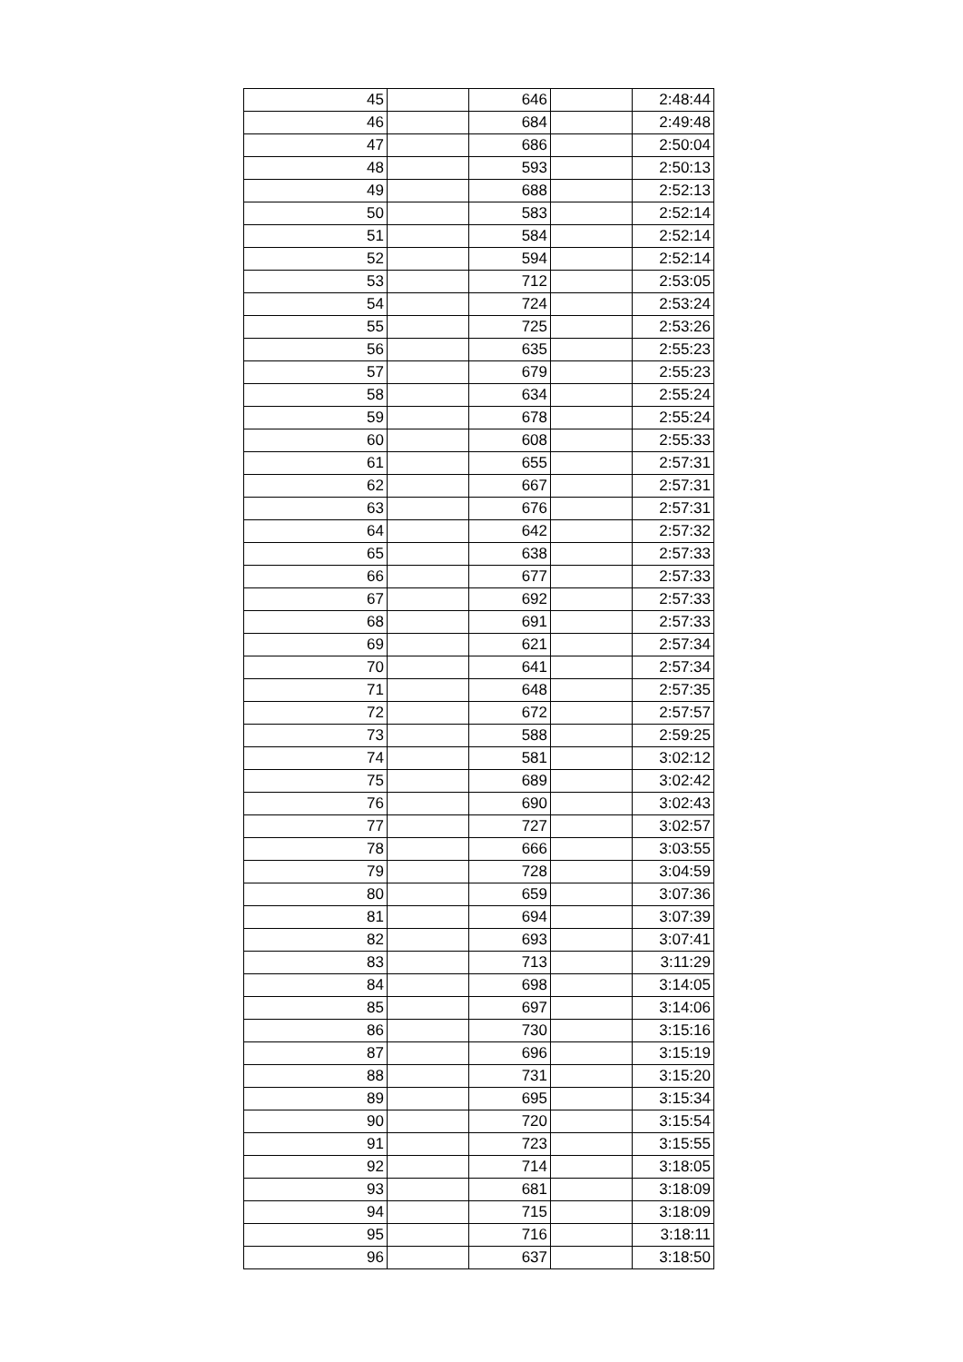| 45 | | 646 | | 2:48:44 |
| 46 | | 684 | | 2:49:48 |
| 47 | | 686 | | 2:50:04 |
| 48 | | 593 | | 2:50:13 |
| 49 | | 688 | | 2:52:13 |
| 50 | | 583 | | 2:52:14 |
| 51 | | 584 | | 2:52:14 |
| 52 | | 594 | | 2:52:14 |
| 53 | | 712 | | 2:53:05 |
| 54 | | 724 | | 2:53:24 |
| 55 | | 725 | | 2:53:26 |
| 56 | | 635 | | 2:55:23 |
| 57 | | 679 | | 2:55:23 |
| 58 | | 634 | | 2:55:24 |
| 59 | | 678 | | 2:55:24 |
| 60 | | 608 | | 2:55:33 |
| 61 | | 655 | | 2:57:31 |
| 62 | | 667 | | 2:57:31 |
| 63 | | 676 | | 2:57:31 |
| 64 | | 642 | | 2:57:32 |
| 65 | | 638 | | 2:57:33 |
| 66 | | 677 | | 2:57:33 |
| 67 | | 692 | | 2:57:33 |
| 68 | | 691 | | 2:57:33 |
| 69 | | 621 | | 2:57:34 |
| 70 | | 641 | | 2:57:34 |
| 71 | | 648 | | 2:57:35 |
| 72 | | 672 | | 2:57:57 |
| 73 | | 588 | | 2:59:25 |
| 74 | | 581 | | 3:02:12 |
| 75 | | 689 | | 3:02:42 |
| 76 | | 690 | | 3:02:43 |
| 77 | | 727 | | 3:02:57 |
| 78 | | 666 | | 3:03:55 |
| 79 | | 728 | | 3:04:59 |
| 80 | | 659 | | 3:07:36 |
| 81 | | 694 | | 3:07:39 |
| 82 | | 693 | | 3:07:41 |
| 83 | | 713 | | 3:11:29 |
| 84 | | 698 | | 3:14:05 |
| 85 | | 697 | | 3:14:06 |
| 86 | | 730 | | 3:15:16 |
| 87 | | 696 | | 3:15:19 |
| 88 | | 731 | | 3:15:20 |
| 89 | | 695 | | 3:15:34 |
| 90 | | 720 | | 3:15:54 |
| 91 | | 723 | | 3:15:55 |
| 92 | | 714 | | 3:18:05 |
| 93 | | 681 | | 3:18:09 |
| 94 | | 715 | | 3:18:09 |
| 95 | | 716 | | 3:18:11 |
| 96 | | 637 | | 3:18:50 |